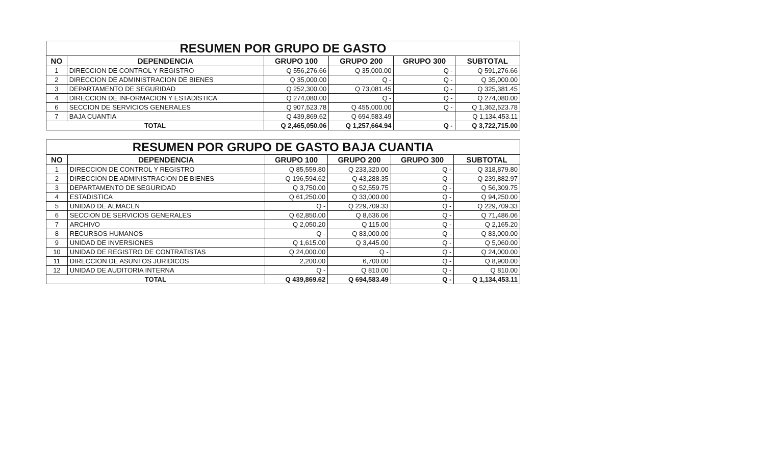RESUMEN POR GRUPO DE GASTO
| NO | DEPENDENCIA | GRUPO 100 | GRUPO 200 | GRUPO 300 | SUBTOTAL |
| --- | --- | --- | --- | --- | --- |
| 1 | DIRECCION DE CONTROL Y REGISTRO | Q 556,276.66 | Q 35,000.00 | Q - | Q 591,276.66 |
| 2 | DIRECCION DE ADMINISTRACION DE BIENES | Q 35,000.00 | Q - | Q - | Q 35,000.00 |
| 3 | DEPARTAMENTO DE SEGURIDAD | Q 252,300.00 | Q 73,081.45 | Q - | Q 325,381.45 |
| 4 | DIRECCION DE INFORMACION Y ESTADISTICA | Q 274,080.00 | Q - | Q - | Q 274,080.00 |
| 6 | SECCION DE SERVICIOS GENERALES | Q 907,523.78 | Q 455,000.00 | Q - | Q 1,362,523.78 |
| 7 | BAJA CUANTIA | Q 439,869.62 | Q 694,583.49 | | Q 1,134,453.11 |
| TOTAL | | Q 2,465,050.06 | Q 1,257,664.94 | Q - | Q 3,722,715.00 |
RESUMEN POR GRUPO DE GASTO BAJA CUANTIA
| NO | DEPENDENCIA | GRUPO 100 | GRUPO 200 | GRUPO 300 | SUBTOTAL |
| --- | --- | --- | --- | --- | --- |
| 1 | DIRECCION DE CONTROL Y REGISTRO | Q 85,559.80 | Q 233,320.00 | Q - | Q 318,879.80 |
| 2 | DIRECCION DE ADMINISTRACION DE BIENES | Q 196,594.62 | Q 43,288.35 | Q - | Q 239,882.97 |
| 3 | DEPARTAMENTO DE SEGURIDAD | Q 3,750.00 | Q 52,559.75 | Q - | Q 56,309.75 |
| 4 | ESTADISTICA | Q 61,250.00 | Q 33,000.00 | Q - | Q 94,250.00 |
| 5 | UNIDAD DE ALMACEN | Q - | Q 229,709.33 | Q - | Q 229,709.33 |
| 6 | SECCION DE SERVICIOS GENERALES | Q 62,850.00 | Q 8,636.06 | Q - | Q 71,486.06 |
| 7 | ARCHIVO | Q 2,050.20 | Q 115.00 | Q - | Q 2,165.20 |
| 8 | RECURSOS HUMANOS | Q - | Q 83,000.00 | Q - | Q 83,000.00 |
| 9 | UNIDAD DE INVERSIONES | Q 1,615.00 | Q 3,445.00 | Q - | Q 5,060.00 |
| 10 | UNIDAD DE REGISTRO DE CONTRATISTAS | Q 24,000.00 | Q - | Q - | Q 24,000.00 |
| 11 | DIRECCION DE ASUNTOS JURIDICOS | 2,200.00 | 6,700.00 | Q - | Q 8,900.00 |
| 12 | UNIDAD DE AUDITORIA INTERNA | Q - | Q 810.00 | Q - | Q 810.00 |
| TOTAL | | Q 439,869.62 | Q 694,583.49 | Q - | Q 1,134,453.11 |